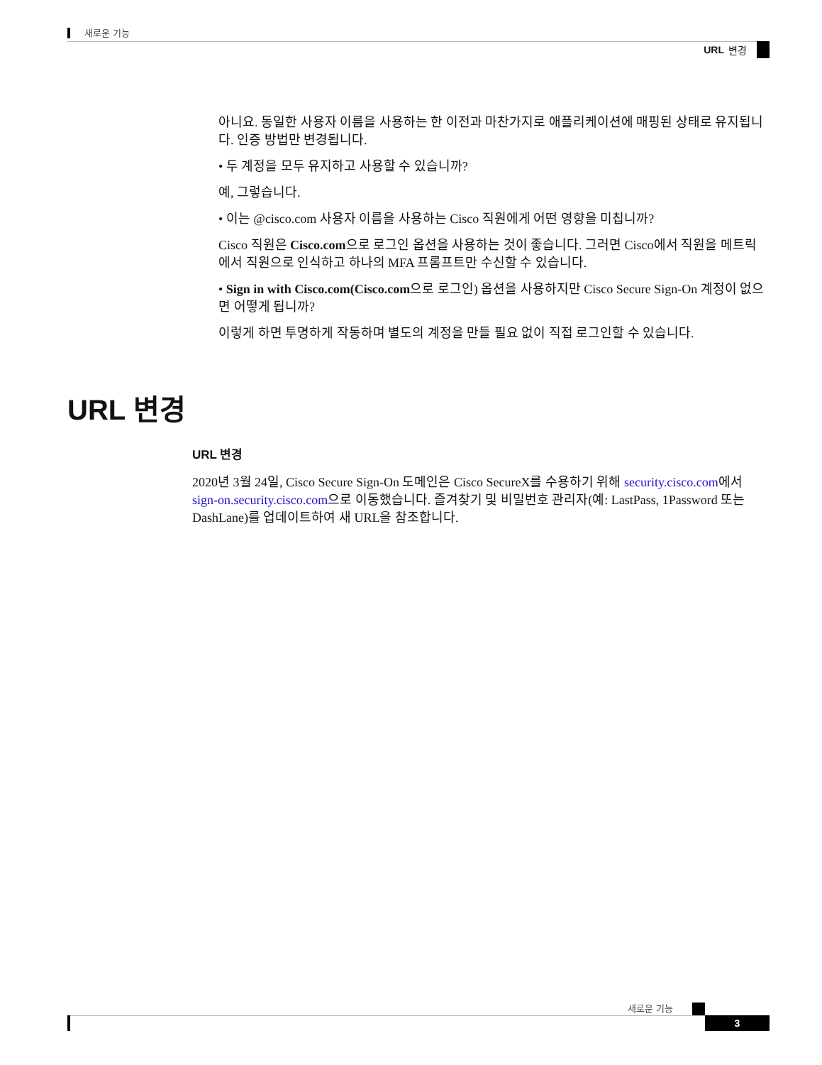새로운 기능
URL 변경
아니요. 동일한 사용자 이름을 사용하는 한 이전과 마찬가지로 애플리케이션에 매핑된 상태로 유지됩니다. 인증 방법만 변경됩니다.
• 두 계정을 모두 유지하고 사용할 수 있습니까?
예, 그렇습니다.
• 이는 @cisco.com 사용자 이름을 사용하는 Cisco 직원에게 어떤 영향을 미칩니까?
Cisco 직원은 Cisco.com으로 로그인 옵션을 사용하는 것이 좋습니다. 그러면 Cisco에서 직원을 메트릭에서 직원으로 인식하고 하나의 MFA 프롬프트만 수신할 수 있습니다.
• Sign in with Cisco.com(Cisco.com으로 로그인) 옵션을 사용하지만 Cisco Secure Sign-On 계정이 없으면 어떻게 됩니까?
이렇게 하면 투명하게 작동하며 별도의 계정을 만들 필요 없이 직접 로그인할 수 있습니다.
URL 변경
URL 변경
2020년 3월 24일, Cisco Secure Sign-On 도메인은 Cisco SecureX를 수용하기 위해 security.cisco.com에서 sign-on.security.cisco.com으로 이동했습니다. 즐겨찾기 및 비밀번호 관리자(예: LastPass, 1Password 또는 DashLane)를 업데이트하여 새 URL을 참조합니다.
새로운 기능
3